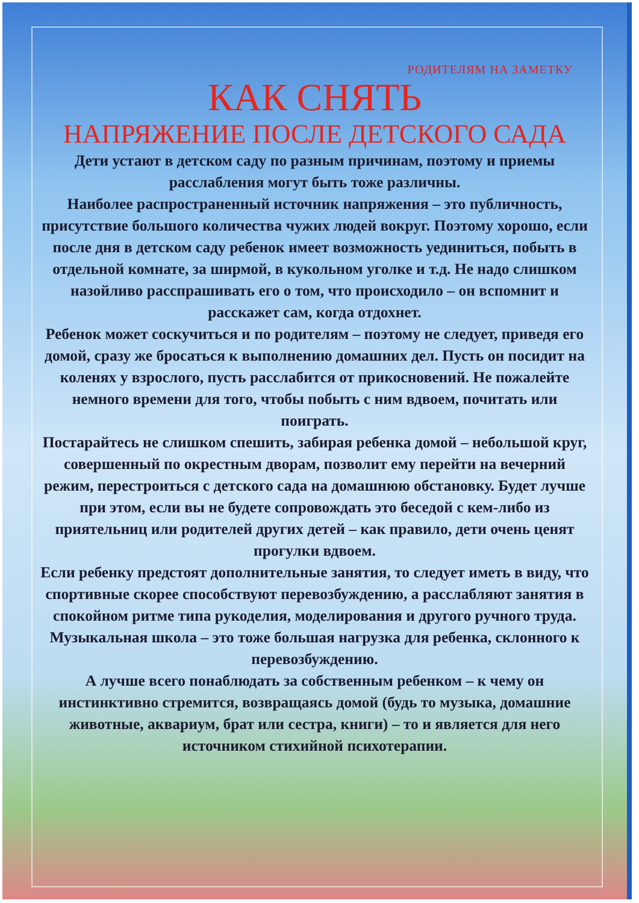РОДИТЕЛЯМ НА ЗАМЕТКУ
КАК СНЯТЬ
НАПРЯЖЕНИЕ ПОСЛЕ ДЕТСКОГО САДА
Дети устают в детском саду по разным причинам, поэтому и приемы расслабления могут быть тоже различны.
Наиболее распространенный источник напряжения – это публичность, присутствие большого количества чужих людей вокруг. Поэтому хорошо, если после дня в детском саду ребенок имеет возможность уединиться, побыть в отдельной комнате, за ширмой, в кукольном уголке и т.д. Не надо слишком назойливо расспрашивать его о том, что происходило – он вспомнит и расскажет сам, когда отдохнет.
Ребенок может соскучиться и по родителям – поэтому не следует, приведя его домой, сразу же бросаться к выполнению домашних дел. Пусть он посидит на коленях у взрослого, пусть расслабится от прикосновений. Не пожалейте немного времени для того, чтобы побыть с ним вдвоем, почитать или поиграть.
Постарайтесь не слишком спешить, забирая ребенка домой – небольшой круг, совершенный по окрестным дворам, позволит ему перейти на вечерний режим, перестроиться с детского сада на домашнюю обстановку. Будет лучше при этом, если вы не будете сопровождать это беседой с кем-либо из приятельниц или родителей других детей – как правило, дети очень ценят прогулки вдвоем.
Если ребенку предстоят дополнительные занятия, то следует иметь в виду, что спортивные скорее способствуют перевозбуждению, а расслабляют занятия в спокойном ритме типа рукоделия, моделирования и другого ручного труда. Музыкальная школа – это тоже большая нагрузка для ребенка, склонного к перевозбуждению.
А лучше всего понаблюдать за собственным ребенком – к чему он инстинктивно стремится, возвращаясь домой (будь то музыка, домашние животные, аквариум, брат или сестра, книги) – то и является для него источником стихийной психотерапии.